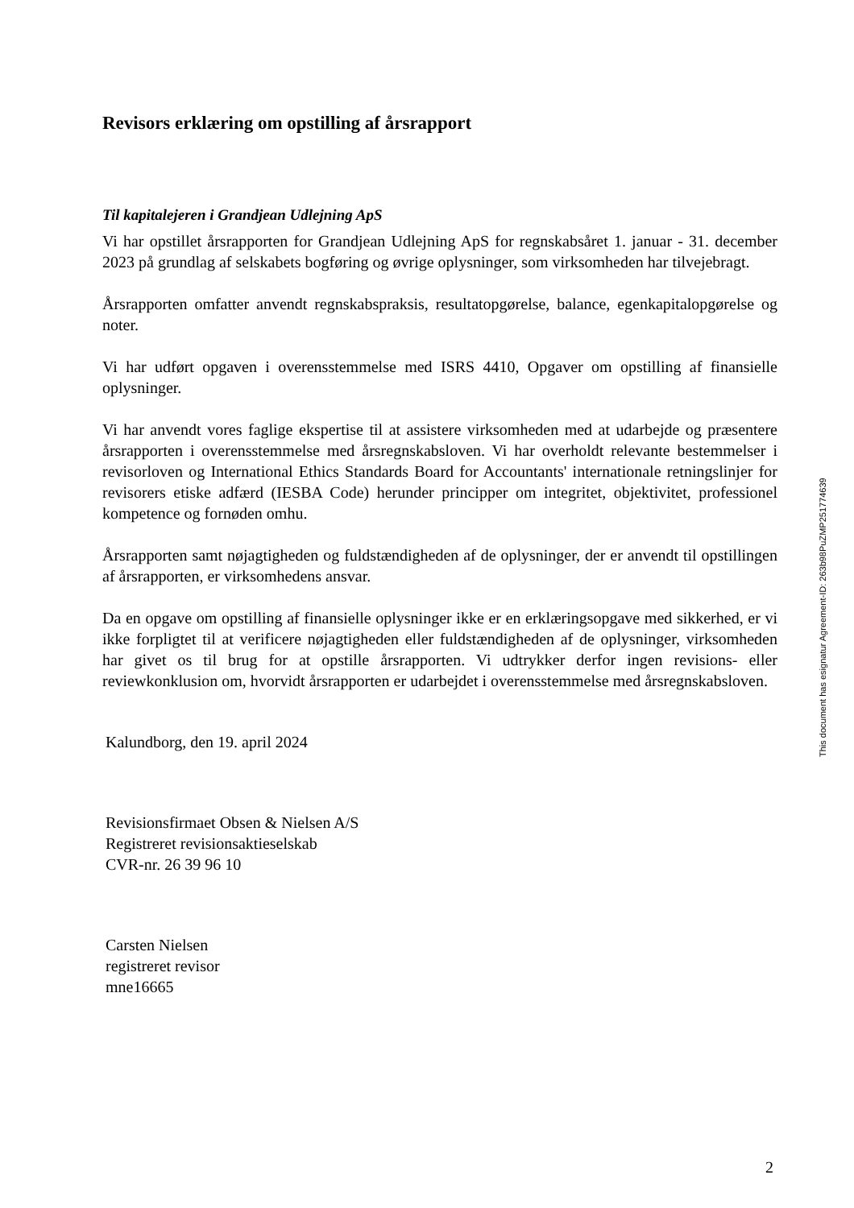Revisors erklæring om opstilling af årsrapport
Til kapitalejeren i Grandjean Udlejning ApS
Vi har opstillet årsrapporten for Grandjean Udlejning ApS for regnskabsåret 1. januar - 31. december 2023 på grundlag af selskabets bogføring og øvrige oplysninger, som virksomheden har tilvejebragt.
Årsrapporten omfatter anvendt regnskabspraksis, resultatopgørelse, balance, egenkapitalopgørelse og noter.
Vi har udført opgaven i overensstemmelse med ISRS 4410, Opgaver om opstilling af finansielle oplysninger.
Vi har anvendt vores faglige ekspertise til at assistere virksomheden med at udarbejde og præsentere årsrapporten i overensstemmelse med årsregnskabsloven. Vi har overholdt relevante bestemmelser i revisorloven og International Ethics Standards Board for Accountants' internationale retningslinjer for revisorers etiske adfærd (IESBA Code) herunder principper om integritet, objektivitet, professionel kompetence og fornøden omhu.
Årsrapporten samt nøjagtigheden og fuldstændigheden af de oplysninger, der er anvendt til opstillingen af årsrapporten, er virksomhedens ansvar.
Da en opgave om opstilling af finansielle oplysninger ikke er en erklæringsopgave med sikkerhed, er vi ikke forpligtet til at verificere nøjagtigheden eller fuldstændigheden af de oplysninger, virksomheden har givet os til brug for at opstille årsrapporten. Vi udtrykker derfor ingen revisions- eller reviewkonklusion om, hvorvidt årsrapporten er udarbejdet i overensstemmelse med årsregnskabsloven.
Kalundborg, den 19. april 2024
Revisionsfirmaet Obsen & Nielsen A/S
Registreret revisionsaktieselskab
CVR-nr. 26 39 96 10
Carsten Nielsen
registreret revisor
mne16665
This document has esignatur Agreement-ID: 263b98PuZMP251774639
2